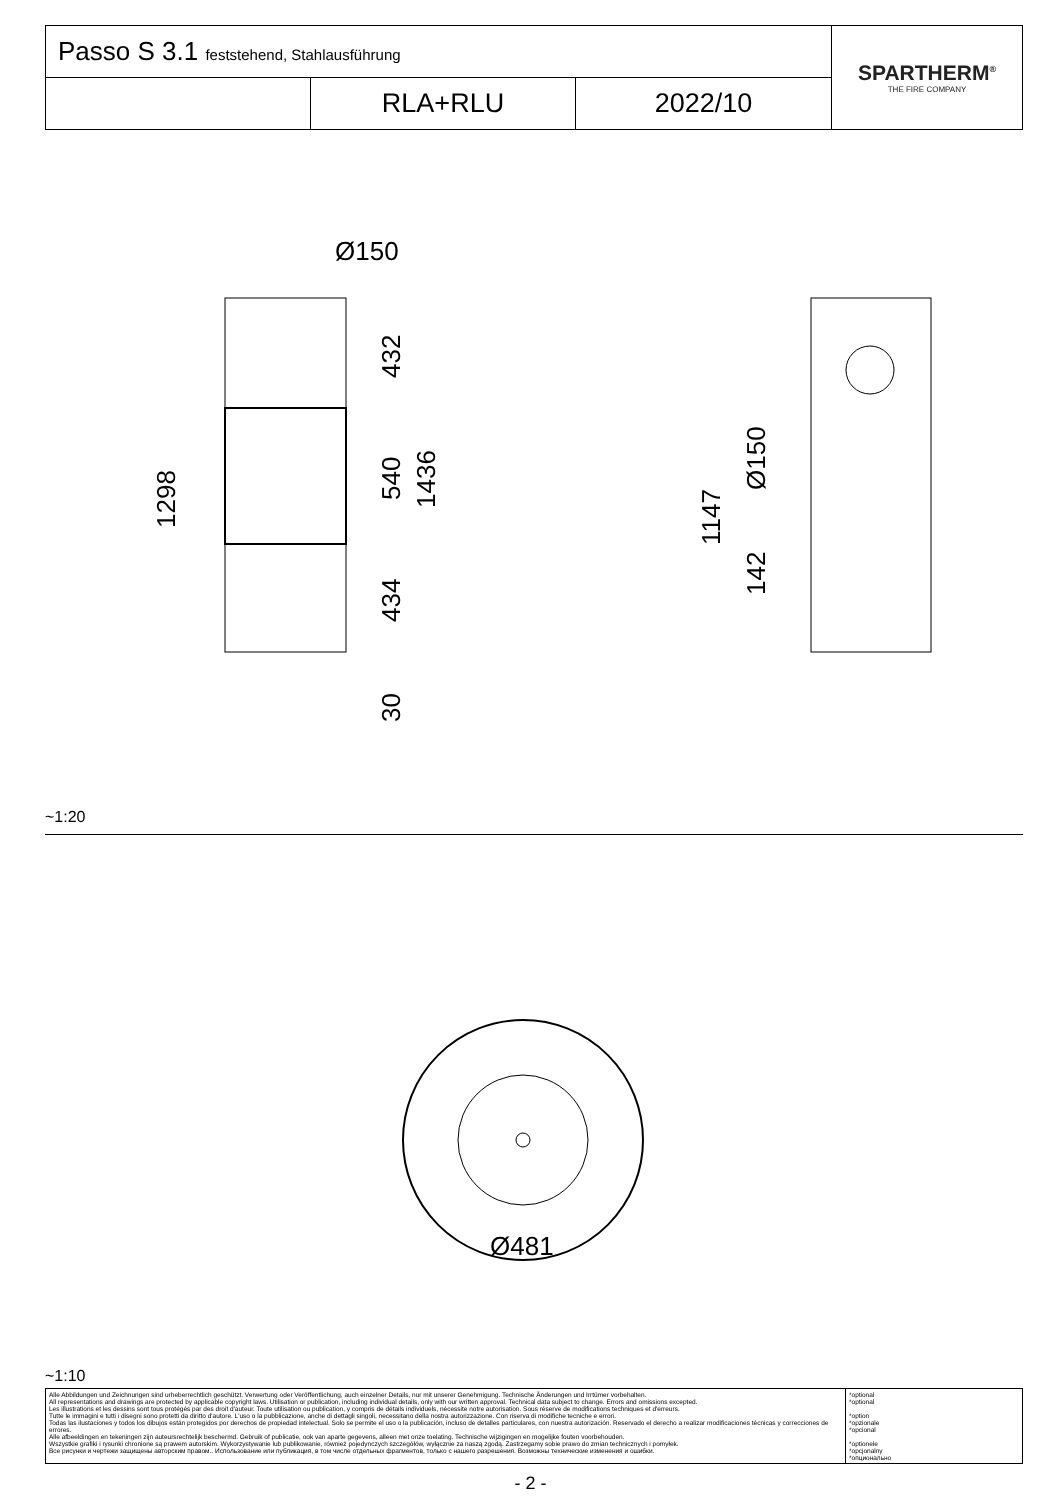| Passo S 3.1 feststehend, Stahlausführung | | | SPARTHERM<sup>®</sup> THE FIRE COMPANY |
| | RLA+RLU | 2022/10 | |
Ø150
432
540
1436
1298
434
30
Ø150
1147
142
Ø481
~1:20
~1:10
| Alle Abbildungen und Zeichnungen sind urheberrechtlich geschützt. Verwertung oder Veröffentlichung, auch einzelner Details, nur mit unserer Genehmigung. Technische Änderungen und Irrtümer vorbehalten. All representations and drawings are protected by applicable copyright laws. Utilisation or publication, including individual details, only with our written approval. Technical data subject to change. Errors and omissions excepted. Les illustrations et les dessins sont tous protégés par des droit d'auteur. Toute utilisation ou publication, y compris de détails individuels, nécessite notre autorisation. Sous réserve de modifications techniques et d'erreurs. Tutte le immagini e tutti i disegni sono protetti da diritto d'autore. L'uso o la pubblicazione, anche di dettagli singoli, necessitano della nostra autorizzazione. Con riserva di modifiche tecniche e errori. Todas las ilustaciones y todos los dibujos están protegidos por derechos de propiedad intelectual. Solo se permite el uso o la publicación, incluso de detalles particulares, con nuestra autorización. Reservado el derecho a realizar modificaciones técnicas y correcciones de errores. Alle afbeeldingen en tekeningen zijn auteursrechtelijk beschermd. Gebruik of publicatie, ook van aparte gegevens, alleen met onze toelating. Technische wijzigingen en mogelijke fouten voorbehouden. Wszystkie grafiki i rysunki chronione są prawem autorskim. Wykorzystywanie lub publikowanie, również pojedynczych szczegółów, wyłącznie za naszą zgodą. Zastrzegamy sobie prawo do zmian technicznych i pomyłek. Все рисунки и чертежи защищены авторским правом.. Использование или публикация, в том числе отдельных фрагментов, только с нашего разрешения. Возможны технические изменения и ошибки. | *optional *optional *option *opzionale *opcional *optionele *opcjonalny *опционально |
- 2 -